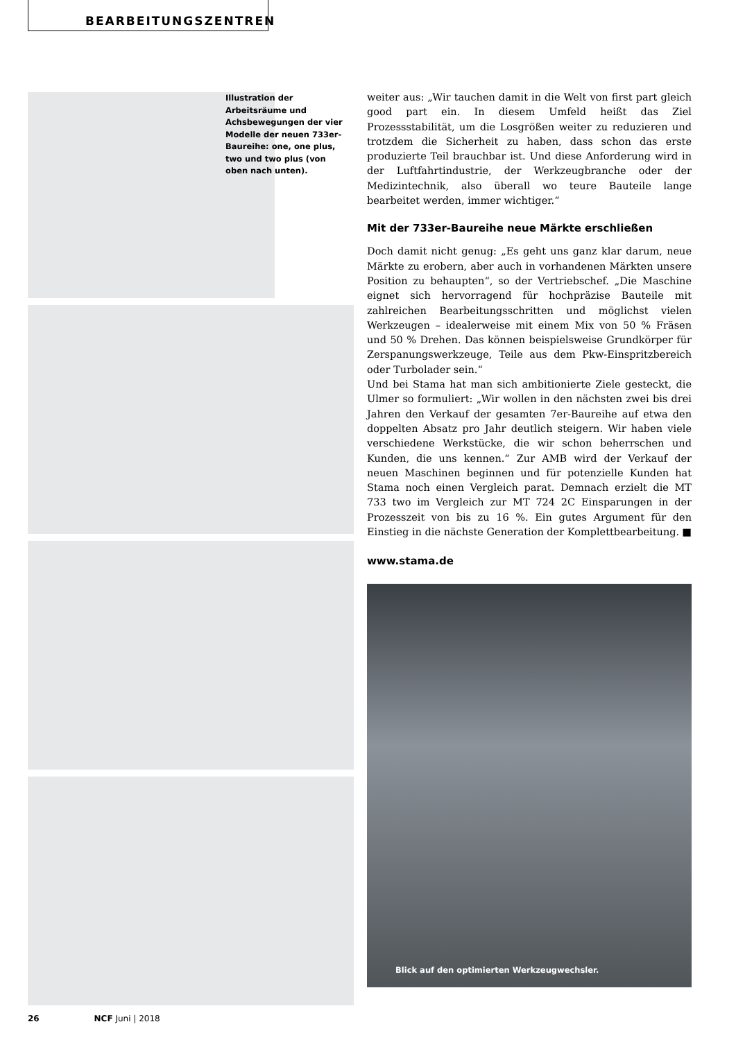BEARBEITUNGSZENTREN
Illustration der Arbeitsräume und Achsbewegungen der vier Modelle der neuen 733er-Baureihe: one, one plus, two und two plus (von oben nach unten).
weiter aus: „Wir tauchen damit in die Welt von first part gleich good part ein. In diesem Umfeld heißt das Ziel Prozessstabilität, um die Losgrößen weiter zu reduzieren und trotzdem die Sicherheit zu haben, dass schon das erste produzierte Teil brauchbar ist. Und diese Anforderung wird in der Luftfahrtindustrie, der Werkzeugbranche oder der Medizintechnik, also überall wo teure Bauteile lange bearbeitet werden, immer wichtiger.“
Mit der 733er-Baureihe neue Märkte erschließen
Doch damit nicht genug: „Es geht uns ganz klar darum, neue Märkte zu erobern, aber auch in vorhandenen Märkten unsere Position zu behaupten“, so der Vertriebschef. „Die Maschine eignet sich hervorragend für hochpräzise Bauteile mit zahlreichen Bearbeitungsschritten und möglichst vielen Werkzeugen – idealerweise mit einem Mix von 50 % Fräsen und 50 % Drehen. Das können beispielsweise Grundkörper für Zerspanungswerkzeuge, Teile aus dem Pkw-Einspritzbereich oder Turbolader sein.“
Und bei Stama hat man sich ambitionierte Ziele gesteckt, die Ulmer so formuliert: „Wir wollen in den nächsten zwei bis drei Jahren den Verkauf der gesamten 7er-Baureihe auf etwa den doppelten Absatz pro Jahr deutlich steigern. Wir haben viele verschiedene Werkstücke, die wir schon beherrschen und Kunden, die uns kennen.“ Zur AMB wird der Verkauf der neuen Maschinen beginnen und für potenzielle Kunden hat Stama noch einen Vergleich parat. Demnach erzielt die MT 733 two im Vergleich zur MT 724 2C Einsparungen in der Prozesszeit von bis zu 16 %. Ein gutes Argument für den Einstieg in die nächste Generation der Komplettbearbeitung. ■
www.stama.de
Blick auf den optimierten Werkzeugwechsler.
26 NCF Juni | 2018